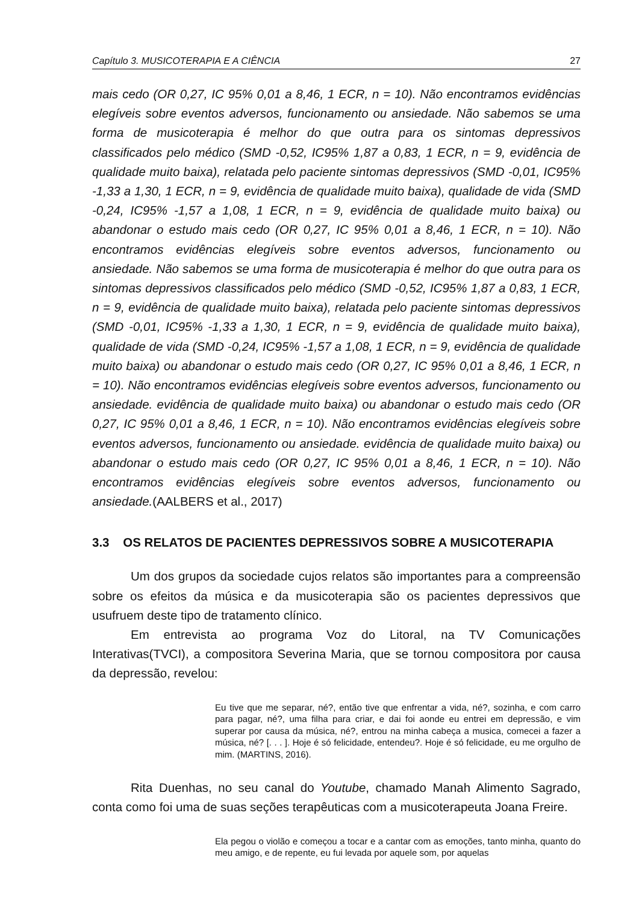Capítulo 3. MUSICOTERAPIA E A CIÊNCIA 27
mais cedo (OR 0,27, IC 95% 0,01 a 8,46, 1 ECR, n = 10). Não encontramos evidências elegíveis sobre eventos adversos, funcionamento ou ansiedade. Não sabemos se uma forma de musicoterapia é melhor do que outra para os sintomas depressivos classificados pelo médico (SMD -0,52, IC95% 1,87 a 0,83, 1 ECR, n = 9, evidência de qualidade muito baixa), relatada pelo paciente sintomas depressivos (SMD -0,01, IC95% -1,33 a 1,30, 1 ECR, n = 9, evidência de qualidade muito baixa), qualidade de vida (SMD -0,24, IC95% -1,57 a 1,08, 1 ECR, n = 9, evidência de qualidade muito baixa) ou abandonar o estudo mais cedo (OR 0,27, IC 95% 0,01 a 8,46, 1 ECR, n = 10). Não encontramos evidências elegíveis sobre eventos adversos, funcionamento ou ansiedade. Não sabemos se uma forma de musicoterapia é melhor do que outra para os sintomas depressivos classificados pelo médico (SMD -0,52, IC95% 1,87 a 0,83, 1 ECR, n = 9, evidência de qualidade muito baixa), relatada pelo paciente sintomas depressivos (SMD -0,01, IC95% -1,33 a 1,30, 1 ECR, n = 9, evidência de qualidade muito baixa), qualidade de vida (SMD -0,24, IC95% -1,57 a 1,08, 1 ECR, n = 9, evidência de qualidade muito baixa) ou abandonar o estudo mais cedo (OR 0,27, IC 95% 0,01 a 8,46, 1 ECR, n = 10). Não encontramos evidências elegíveis sobre eventos adversos, funcionamento ou ansiedade. evidência de qualidade muito baixa) ou abandonar o estudo mais cedo (OR 0,27, IC 95% 0,01 a 8,46, 1 ECR, n = 10). Não encontramos evidências elegíveis sobre eventos adversos, funcionamento ou ansiedade. evidência de qualidade muito baixa) ou abandonar o estudo mais cedo (OR 0,27, IC 95% 0,01 a 8,46, 1 ECR, n = 10). Não encontramos evidências elegíveis sobre eventos adversos, funcionamento ou ansiedade.(AALBERS et al., 2017)
3.3 OS RELATOS DE PACIENTES DEPRESSIVOS SOBRE A MUSICOTERAPIA
Um dos grupos da sociedade cujos relatos são importantes para a compreensão sobre os efeitos da música e da musicoterapia são os pacientes depressivos que usufruem deste tipo de tratamento clínico.
Em entrevista ao programa Voz do Litoral, na TV Comunicações Interativas(TVCI), a compositora Severina Maria, que se tornou compositora por causa da depressão, revelou:
Eu tive que me separar, né?, então tive que enfrentar a vida, né?, sozinha, e com carro para pagar, né?, uma filha para criar, e dai foi aonde eu entrei em depressão, e vim superar por causa da música, né?, entrou na minha cabeça a musica, comecei a fazer a música, né? [. . . ]. Hoje é só felicidade, entendeu?. Hoje é só felicidade, eu me orgulho de mim. (MARTINS, 2016).
Rita Duenhas, no seu canal do Youtube, chamado Manah Alimento Sagrado, conta como foi uma de suas seções terapêuticas com a musicoterapeuta Joana Freire.
Ela pegou o violão e começou a tocar e a cantar com as emoções, tanto minha, quanto do meu amigo, e de repente, eu fui levada por aquele som, por aquelas